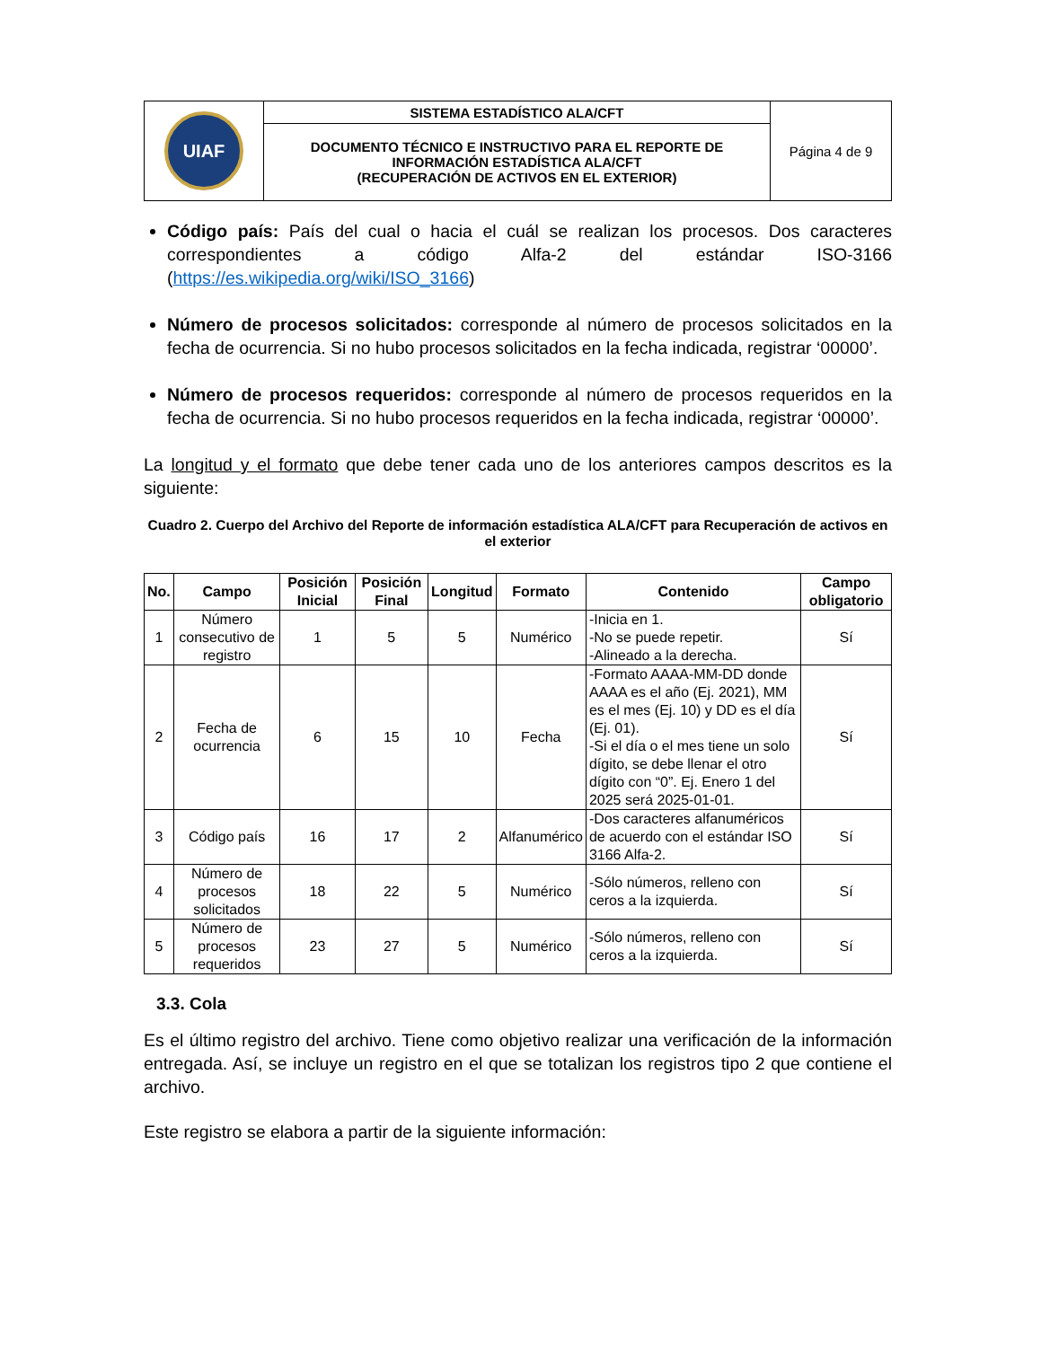| UIAF | SISTEMA ESTADÍSTICO ALA/CFT | Página 4 de 9 |
| | DOCUMENTO TÉCNICO E INSTRUCTIVO PARA EL REPORTE DE INFORMACIÓN ESTADÍSTICA ALA/CFT (RECUPERACIÓN DE ACTIVOS EN EL EXTERIOR) | |
Código país: País del cual o hacia el cuál se realizan los procesos. Dos caracteres correspondientes a código Alfa-2 del estándar ISO-3166 (https://es.wikipedia.org/wiki/ISO_3166)
Número de procesos solicitados: corresponde al número de procesos solicitados en la fecha de ocurrencia. Si no hubo procesos solicitados en la fecha indicada, registrar ‘00000’.
Número de procesos requeridos: corresponde al número de procesos requeridos en la fecha de ocurrencia. Si no hubo procesos requeridos en la fecha indicada, registrar ‘00000’.
La longitud y el formato que debe tener cada uno de los anteriores campos descritos es la siguiente:
Cuadro 2. Cuerpo del Archivo del Reporte de información estadística ALA/CFT para Recuperación de activos en el exterior
| No. | Campo | Posición Inicial | Posición Final | Longitud | Formato | Contenido | Campo obligatorio |
| --- | --- | --- | --- | --- | --- | --- | --- |
| 1 | Número consecutivo de registro | 1 | 5 | 5 | Numérico | -Inicia en 1. -No se puede repetir. -Alineado a la derecha. | Sí |
| 2 | Fecha de ocurrencia | 6 | 15 | 10 | Fecha | -Formato AAAA-MM-DD donde AAAA es el año (Ej. 2021), MM es el mes (Ej. 10) y DD es el día (Ej. 01). -Si el día o el mes tiene un solo dígito, se debe llenar el otro dígito con “0”. Ej. Enero 1 del 2025 será 2025-01-01. | Sí |
| 3 | Código país | 16 | 17 | 2 | Alfanumérico | -Dos caracteres alfanuméricos de acuerdo con el estándar ISO 3166 Alfa-2. | Sí |
| 4 | Número de procesos solicitados | 18 | 22 | 5 | Numérico | -Sólo números, relleno con ceros a la izquierda. | Sí |
| 5 | Número de procesos requeridos | 23 | 27 | 5 | Numérico | -Sólo números, relleno con ceros a la izquierda. | Sí |
3.3. Cola
Es el último registro del archivo. Tiene como objetivo realizar una verificación de la información entregada. Así, se incluye un registro en el que se totalizan los registros tipo 2 que contiene el archivo.
Este registro se elabora a partir de la siguiente información: